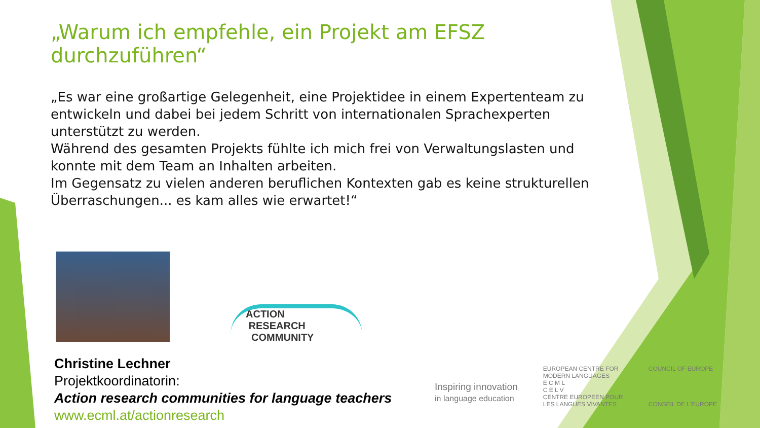„Warum ich empfehle, ein Projekt am EFSZ durchzuführen“
„Es war eine großartige Gelegenheit, eine Projektidee in einem Expertenteam zu entwickeln und dabei bei jedem Schritt von internationalen Sprachexperten unterstützt zu werden.
Während des gesamten Projekts fühlte ich mich frei von Verwaltungslasten und konnte mit dem Team an Inhalten arbeiten.
Im Gegensatz zu vielen anderen beruflichen Kontexten gab es keine strukturellen Überraschungen... es kam alles wie erwartet!“
Christine Lechner
Projektkoordinatorin:
Action research communities for language teachers
www.ecml.at/actionresearch
ACTION
RESEARCH
COMMUNITY
Inspiring innovation
in language education
EUROPEAN CENTRE FOR
MODERN LANGUAGES
E C M L
C E L V
CENTRE EUROPEEN POUR
LES LANGUES VIVANTES
COUNCIL OF EUROPE
CONSEIL DE L'EUROPE